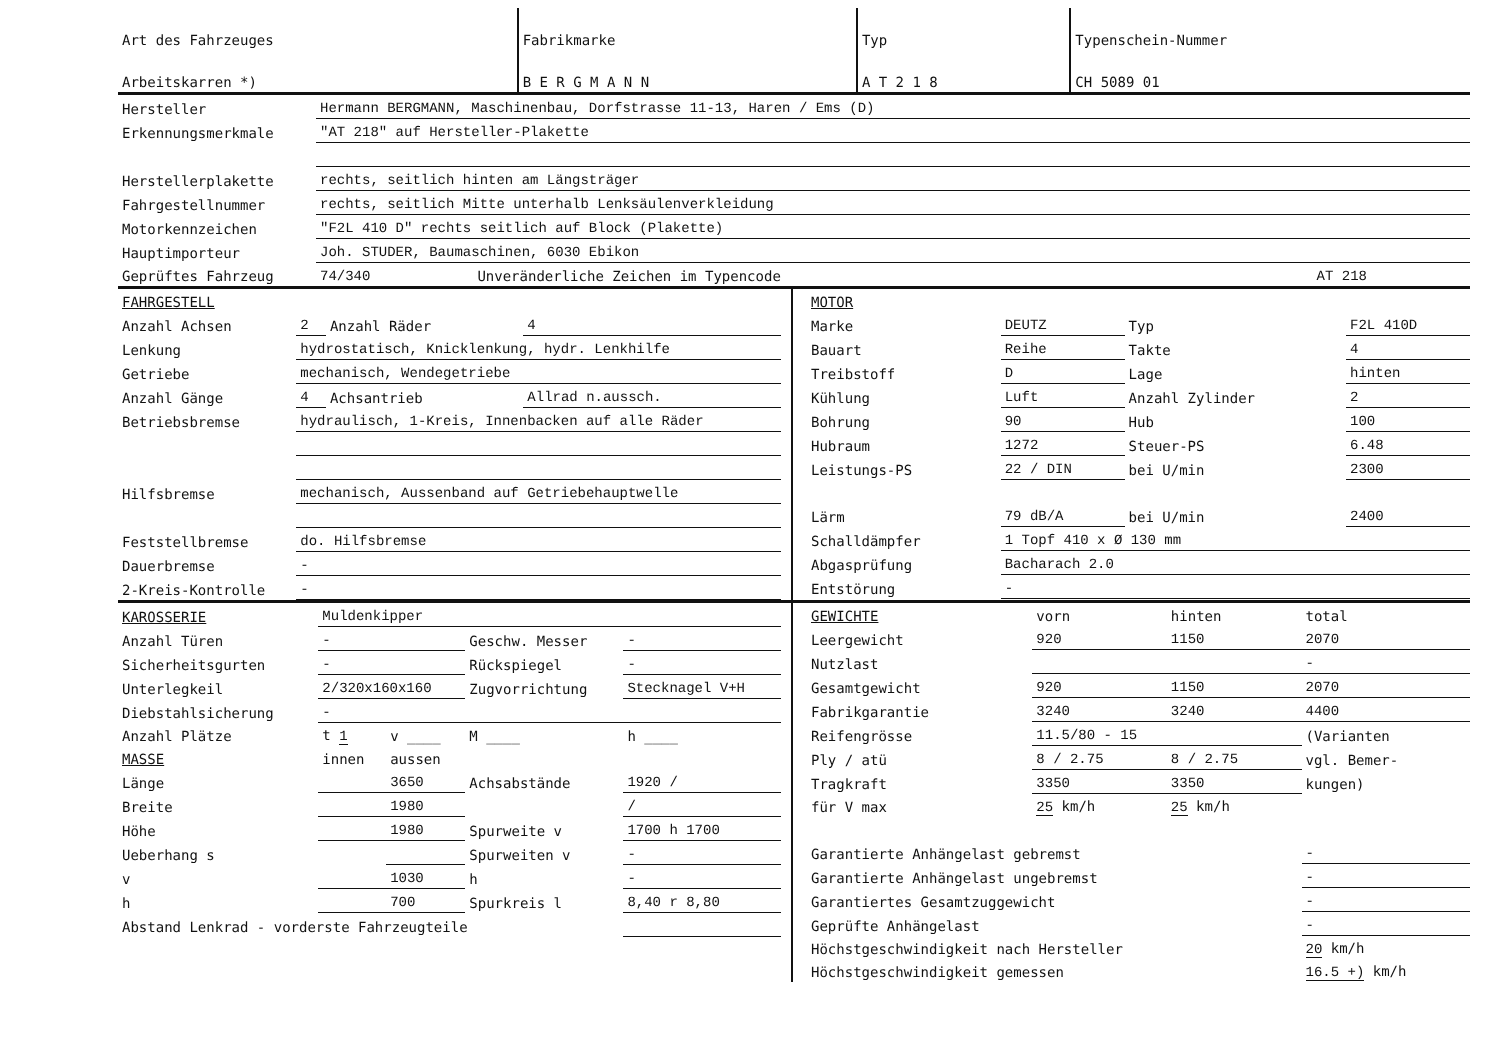| Art des Fahrzeuges | Fabrikmarke | Typ | Typenschein-Nummer |
| Arbeitskarren *) | B E R G M A N N | A T 2 1 8 | CH 5089 01 |
| Hersteller | Hermann BERGMANN, Maschinenbau, Dorfstrasse 11-13, Haren / Ems (D) | | |
| Erkennungsmerkmale | "AT 218" auf Hersteller-Plakette | | |
| Herstellerplakette | rechts, seitlich hinten am Längsträger | | |
| Fahrgestellnummer | rechts, seitlich Mitte unterhalb Lenksäulenverkleidung | | |
| Motorkennzeichen | "F2L 410 D" rechts seitlich auf Block (Plakette) | | |
| Hauptimporteur | Joh. STUDER, Baumaschinen, 6030 Ebikon | | |
| Geprüftes Fahrzeug | 74/340 | Unveränderliche Zeichen im Typencode | AT 218 |
| FAHRGESTELL | | | |
| Anzahl Achsen | 2 | Anzahl Räder | 4 |
| Lenkung | hydrostatisch, Knicklenkung, hydr. Lenkhilfe | | |
| Getriebe | mechanisch, Wendegetriebe | | |
| Anzahl Gänge | 4 | Achsantrieb | Allrad n.aussch. |
| Betriebsbremse | hydraulisch, 1-Kreis, Innenbacken auf alle Räder | | |
| Hilfsbremse | mechanisch, Aussenband auf Getriebehauptwelle | | |
| Feststellbremse | do. Hilfsbremse | | |
| Dauerbremse | - | | |
| 2-Kreis-Kontrolle | - | | |
| MOTOR | | | |
| Marke | DEUTZ | Typ | F2L 410D |
| Bauart | Reihe | Takte | 4 |
| Treibstoff | D | Lage | hinten |
| Kühlung | Luft | Anzahl Zylinder | 2 |
| Bohrung | 90 | Hub | 100 |
| Hubraum | 1272 | Steuer-PS | 6.48 |
| Leistungs-PS | 22 / DIN | bei U/min | 2300 |
| Lärm | 79 dB/A | bei U/min | 2400 |
| Schalldämpfer | 1 Topf 410 x Ø 130 mm | | |
| Abgasprüfung | Bacharach 2.0 | | |
| Entstörung | - | | |
| KAROSSERIE | Muldenkipper | | | |
| Anzahl Türen | - | | Geschw. Messer | - |
| Sicherheitsgurten | - | | Rückspiegel | - |
| Unterlegkeil | 2/320x160x160 | | Zugvorrichtung | Stecknagel V+H |
| Diebstahlsicherung | - | | | |
| Anzahl Plätze | t 1 | v ____ | M ____ | h ____ |
| MASSE | innen | aussen | | |
| Länge | | 3650 | Achsabstände | 1920 / |
| Breite | | 1980 | | / |
| Höhe | | 1980 | Spurweite v | 1700 h 1700 |
| Ueberhang s | | | Spurweiten v | - |
| v | | 1030 | h | - |
| h | | 700 | Spurkreis l | 8,40 r 8,80 |
| Abstand Lenkrad - vorderste Fahrzeugteile | | | | |
| GEWICHTE | vorn | hinten | total |
| Leergewicht | 920 | 1150 | 2070 |
| Nutzlast | | | - |
| Gesamtgewicht | 920 | 1150 | 2070 |
| Fabrikgarantie | 3240 | 3240 | 4400 |
| Reifengrösse | 11.5/80 - 15 | | (Varianten |
| Ply / atü | 8 / 2.75 | 8 / 2.75 | vgl. Bemer- |
| Tragkraft | 3350 | 3350 | kungen) |
| für V max | 25 km/h | 25 km/h | |
| Garantierte Anhängelast gebremst | | | - |
| Garantierte Anhängelast ungebremst | | | - |
| Garantiertes Gesamtzuggewicht | | | - |
| Geprüfte Anhängelast | | | - |
| Höchstgeschwindigkeit nach Hersteller | | | 20 km/h |
| Höchstgeschwindigkeit gemessen | | | 16.5 +) km/h |